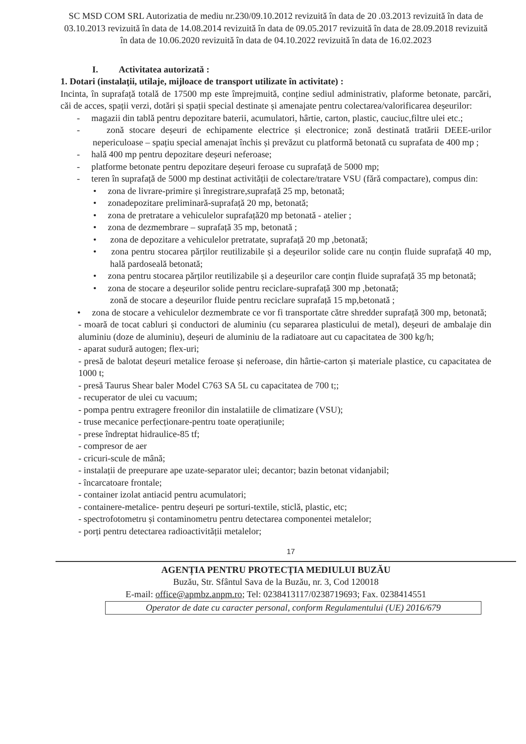SC MSD COM SRL Autorizatia de mediu nr.230/09.10.2012 revizuită în data de 20 .03.2013 revizuită în data de 03.10.2013 revizuită în data de 14.08.2014 revizuită în data de 09.05.2017 revizuită în data de 28.09.2018 revizuită în data de 10.06.2020 revizuită în data de 04.10.2022 revizuită în data de 16.02.2023
I. Activitatea autorizată :
1. Dotari (instalații, utilaje, mijloace de transport utilizate în activitate) :
Incinta, în suprafață totală de 17500 mp este împrejmuită, conține sediul administrativ, plaforme betonate, parcări, căi de acces, spații verzi, dotări și spații special destinate și amenajate pentru colectarea/valorificarea deșeurilor:
- magazii din tablă pentru depozitare baterii, acumulatori, hârtie, carton, plastic, cauciuc,filtre ulei etc.;
- zonă stocare deșeuri de echipamente electrice și electronice; zonă destinată tratării DEEE-urilor nepericuloase – spațiu special amenajat închis și prevăzut cu platformă betonată cu suprafata de 400 mp ;
- hală 400 mp pentru depozitare deșeuri neferoase;
- platforme betonate pentru depozitare deșeuri feroase cu suprafață de 5000 mp;
- teren în suprafață de 5000 mp destinat activității de colectare/tratare VSU (fără compactare), compus din:
• zona de livrare-primire și înregistrare,suprafață 25 mp, betonată;
• zonadepozitare preliminară-suprafață 20 mp, betonată;
• zona de pretratare a vehiculelor suprafață20 mp betonată - atelier ;
• zona de dezmembrare – suprafață 35 mp, betonată ;
• zona de depozitare a vehiculelor pretratate, suprafață 20 mp ,betonată;
• zona pentru stocarea părților reutilizabile și a deșeurilor solide care nu conțin fluide suprafață 40 mp, hală pardoseală betonată;
• zona pentru stocarea părților reutilizabile și a deșeurilor care conțin fluide suprafață 35 mp betonată;
• zona de stocare a deșeurilor solide pentru reciclare-suprafață 300 mp ,betonată;
zonă de stocare a deșeurilor fluide pentru reciclare suprafață 15 mp,betonată ;
• zona de stocare a vehiculelor dezmembrate ce vor fi transportate către shredder suprafață 300 mp, betonată;
- moară de tocat cabluri și conductori de aluminiu (cu separarea plasticului de metal), deșeuri de ambalaje din aluminiu (doze de aluminiu), deșeuri de aluminiu de la radiatoare aut cu capacitatea de 300 kg/h;
- aparat sudură autogen; flex-uri;
- presă de balotat deșeuri metalice feroase și neferoase, din hârtie-carton și materiale plastice, cu capacitatea de 1000 t;
- presă Taurus Shear baler Model C763 SA 5L cu capacitatea de 700 t;;
- recuperator de ulei cu vacuum;
- pompa pentru extragere freonilor din instalatiile de climatizare (VSU);
- truse mecanice perfecționare-pentru toate operațiunile;
- prese îndreptat hidraulice-85 tf;
- compresor de aer
- cricuri-scule de mână;
- instalații de preepurare ape uzate-separator ulei; decantor; bazin betonat vidanjabil;
- încarcatoare frontale;
- container izolat antiacid pentru acumulatori;
- containere-metalice- pentru deșeuri pe sorturi-textile, sticlă, plastic, etc;
- spectrofotometru și contaminometru pentru detectarea componentei metalelor;
- porți pentru detectarea radioactivității metalelor;
17
AGENȚIA PENTRU PROTECȚIA MEDIULUI BUZĂU
Buzău, Str. Sfântul Sava de la Buzău, nr. 3, Cod 120018
E-mail: office@apmbz.anpm.ro; Tel: 0238413117/0238719693; Fax. 0238414551
Operator de date cu caracter personal, conform Regulamentului (UE) 2016/679